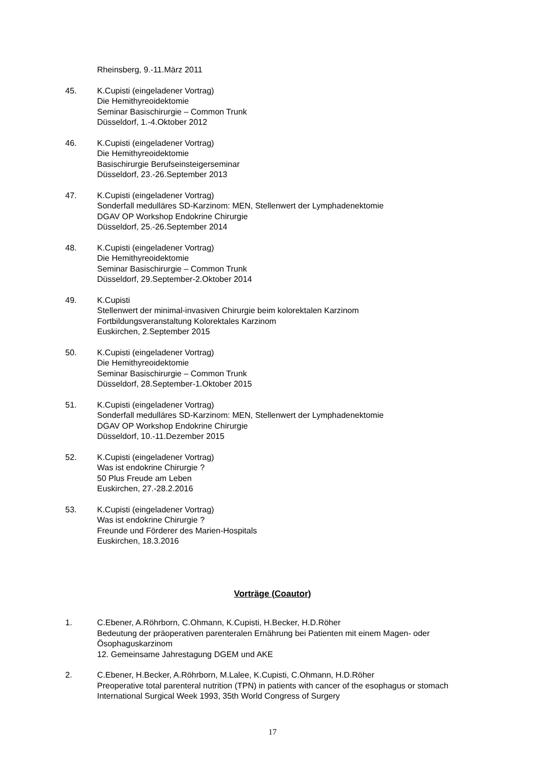Rheinsberg, 9.-11.März 2011
45. K.Cupisti (eingeladener Vortrag)
Die Hemithyreoidektomie
Seminar Basischirurgie – Common Trunk
Düsseldorf, 1.-4.Oktober 2012
46. K.Cupisti (eingeladener Vortrag)
Die Hemithyreoidektomie
Basischirurgie Berufseinsteigerseminar
Düsseldorf, 23.-26.September 2013
47. K.Cupisti (eingeladener Vortrag)
Sonderfall medulläres SD-Karzinom: MEN, Stellenwert der Lymphadenektomie
DGAV OP Workshop Endokrine Chirurgie
Düsseldorf, 25.-26.September 2014
48. K.Cupisti (eingeladener Vortrag)
Die Hemithyreoidektomie
Seminar Basischirurgie – Common Trunk
Düsseldorf, 29.September-2.Oktober 2014
49. K.Cupisti
Stellenwert der minimal-invasiven Chirurgie beim kolorektalen Karzinom
Fortbildungsveranstaltung Kolorektales Karzinom
Euskirchen, 2.September 2015
50. K.Cupisti (eingeladener Vortrag)
Die Hemithyreoidektomie
Seminar Basischirurgie – Common Trunk
Düsseldorf, 28.September-1.Oktober 2015
51. K.Cupisti (eingeladener Vortrag)
Sonderfall medulläres SD-Karzinom: MEN, Stellenwert der Lymphadenektomie
DGAV OP Workshop Endokrine Chirurgie
Düsseldorf, 10.-11.Dezember 2015
52. K.Cupisti (eingeladener Vortrag)
Was ist endokrine Chirurgie ?
50 Plus Freude am Leben
Euskirchen, 27.-28.2.2016
53. K.Cupisti (eingeladener Vortrag)
Was ist endokrine Chirurgie ?
Freunde und Förderer des Marien-Hospitals
Euskirchen, 18.3.2016
Vorträge (Coautor)
1. C.Ebener, A.Röhrborn, C.Ohmann, K.Cupisti, H.Becker, H.D.Röher
Bedeutung der präoperativen parenteralen Ernährung bei Patienten mit einem Magen- oder Ösophaguskarzinom
12. Gemeinsame Jahrestagung DGEM und AKE
2. C.Ebener, H.Becker, A.Röhrborn, M.Lalee, K.Cupisti, C.Ohmann, H.D.Röher
Preoperative total parenteral nutrition (TPN) in patients with cancer of the esophagus or stomach
International Surgical Week 1993, 35th World Congress of Surgery
17